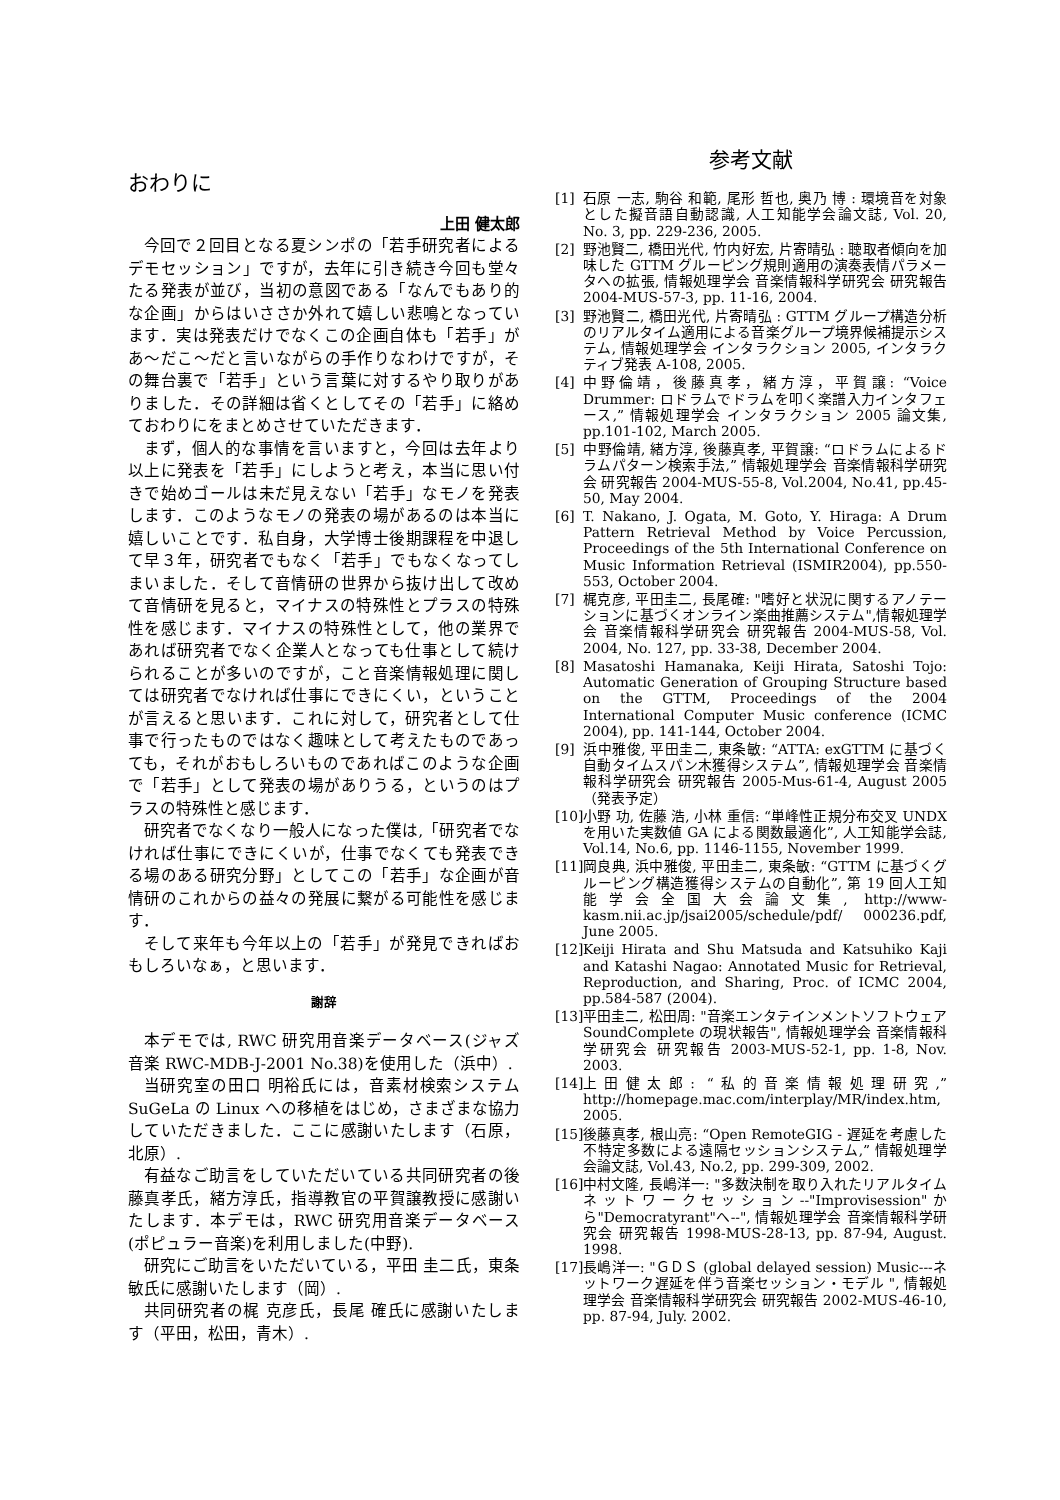おわりに
上田 健太郎
今回で２回目となる夏シンポの「若手研究者によるデモセッション」ですが，去年に引き続き今回も堂々たる発表が並び，当初の意図である「なんでもあり的な企画」からはいささか外れて嬉しい悲鳴となっています．実は発表だけでなくこの企画自体も「若手」があ～だこ～だと言いながらの手作りなわけですが，その舞台裏で「若手」という言葉に対するやり取りがありました．その詳細は省くとしてその「若手」に絡めておわりにをまとめさせていただきます．
まず，個人的な事情を言いますと，今回は去年より以上に発表を「若手」にしようと考え，本当に思い付きで始めゴールは未だ見えない「若手」なモノを発表します．このようなモノの発表の場があるのは本当に嬉しいことです．私自身，大学博士後期課程を中退して早３年，研究者でもなく「若手」でもなくなってしまいました．そして音情研の世界から抜け出して改めて音情研を見ると，マイナスの特殊性とプラスの特殊性を感じます．マイナスの特殊性として，他の業界であれば研究者でなく企業人となっても仕事として続けられることが多いのですが，こと音楽情報処理に関しては研究者でなければ仕事にできにくい，ということが言えると思います．これに対して，研究者として仕事で行ったものではなく趣味として考えたものであっても，それがおもしろいものであればこのような企画で「若手」として発表の場がありうる，というのはプラスの特殊性と感じます．
研究者でなくなり一般人になった僕は,「研究者でなければ仕事にできにくいが，仕事でなくても発表できる場のある研究分野」としてこの「若手」な企画が音情研のこれからの益々の発展に繋がる可能性を感じます．
そして来年も今年以上の「若手」が発見できればおもしろいなぁ，と思います．
謝辞
本デモでは, RWC 研究用音楽データベース(ジャズ音楽 RWC-MDB-J-2001 No.38)を使用した（浜中）.
当研究室の田口 明裕氏には，音素材検索システム SuGeLa の Linux への移植をはじめ，さまざまな協力していただきました．ここに感謝いたします（石原，北原）.
有益なご助言をしていただいている共同研究者の後藤真孝氏，緒方淳氏，指導教官の平賀譲教授に感謝いたします．本デモは，RWC 研究用音楽データベース(ポピュラー音楽)を利用しました(中野).
研究にご助言をいただいている，平田 圭二氏，東条 敏氏に感謝いたします（岡）.
共同研究者の梶 克彦氏，長尾 確氏に感謝いたします（平田，松田，青木）.
参考文献
[1] 石原 一志, 駒谷 和範, 尾形 哲也, 奥乃 博 : 環境音を対象とした擬音語自動認識, 人工知能学会論文誌, Vol. 20, No. 3, pp. 229-236, 2005.
[2] 野池賢二, 橋田光代, 竹内好宏, 片寄晴弘 : 聴取者傾向を加味した GTTM グルーピング規則適用の演奏表情パラメータへの拡張, 情報処理学会 音楽情報科学研究会 研究報告 2004-MUS-57-3, pp. 11-16, 2004.
[3] 野池賢二, 橋田光代, 片寄晴弘 : GTTM グループ構造分析のリアルタイム適用による音楽グループ境界候補提示システム, 情報処理学会 インタラクション 2005, インタラクティブ発表 A-108, 2005.
[4] 中野倫靖，後藤真孝，緒方淳，平賀譲: “Voice Drummer: ロドラムでドラムを叩く楽譜入力インタフェース,” 情報処理学会 インタラクション 2005 論文集, pp.101-102, March 2005.
[5] 中野倫靖, 緒方淳, 後藤真孝, 平賀譲: “ロドラムによるドラムパターン検索手法,” 情報処理学会 音楽情報科学研究会 研究報告 2004-MUS-55-8, Vol.2004, No.41, pp.45-50, May 2004.
[6] T. Nakano, J. Ogata, M. Goto, Y. Hiraga: A Drum Pattern Retrieval Method by Voice Percussion, Proceedings of the 5th International Conference on Music Information Retrieval (ISMIR2004), pp.550-553, October 2004.
[7] 梶克彦, 平田圭二, 長尾確: "嗜好と状況に関するアノテーションに基づくオンライン楽曲推薦システム",情報処理学会 音楽情報科学研究会 研究報告 2004-MUS-58, Vol. 2004, No. 127, pp. 33-38, December 2004.
[8] Masatoshi Hamanaka, Keiji Hirata, Satoshi Tojo: Automatic Generation of Grouping Structure based on the GTTM, Proceedings of the 2004 International Computer Music conference (ICMC 2004), pp. 141-144, October 2004.
[9] 浜中雅俊, 平田圭二, 東条敏: “ATTA: exGTTM に基づく自動タイムスパン木獲得システム”, 情報処理学会 音楽情報科学研究会 研究報告 2005-Mus-61-4, August 2005（発表予定）
[10] 小野 功, 佐藤 浩, 小林 重信: “単峰性正規分布交叉 UNDX を用いた実数値 GA による関数最適化”, 人工知能学会誌, Vol.14, No.6, pp. 1146-1155, November 1999.
[11] 岡良典, 浜中雅俊, 平田圭二, 東条敏: “GTTM に基づくグルーピング構造獲得システムの自動化”, 第 19 回人工知能学会全国大会論文集, http://www-kasm.nii.ac.jp/jsai2005/schedule/pdf/ 000236.pdf, June 2005.
[12] Keiji Hirata and Shu Matsuda and Katsuhiko Kaji and Katashi Nagao: Annotated Music for Retrieval, Reproduction, and Sharing, Proc. of ICMC 2004, pp.584-587 (2004).
[13] 平田圭二, 松田周: "音楽エンタテインメントソフトウェア SoundComplete の現状報告", 情報処理学会 音楽情報科学研究会 研究報告 2003-MUS-52-1, pp. 1-8, Nov. 2003.
[14] 上田健太郎: “私的音楽情報処理研究,” http://homepage.mac.com/interplay/MR/index.htm, 2005.
[15] 後藤真孝, 根山亮: “Open RemoteGIG - 遅延を考慮した不特定多数による遠隔セッションシステム,” 情報処理学会論文誌, Vol.43, No.2, pp. 299-309, 2002.
[16] 中村文隆, 長嶋洋一: "多数決制を取り入れたリアルタイムネットワークセッション--"Improvisession"から"Democratyrant"へ--", 情報処理学会 音楽情報科学研究会 研究報告 1998-MUS-28-13, pp. 87-94, August. 1998.
[17] 長嶋洋一: "ＧＤＳ (global delayed session) Music---ネットワーク遅延を伴う音楽セッション・モデル ", 情報処理学会 音楽情報科学研究会 研究報告 2002-MUS-46-10, pp. 87-94, July. 2002.